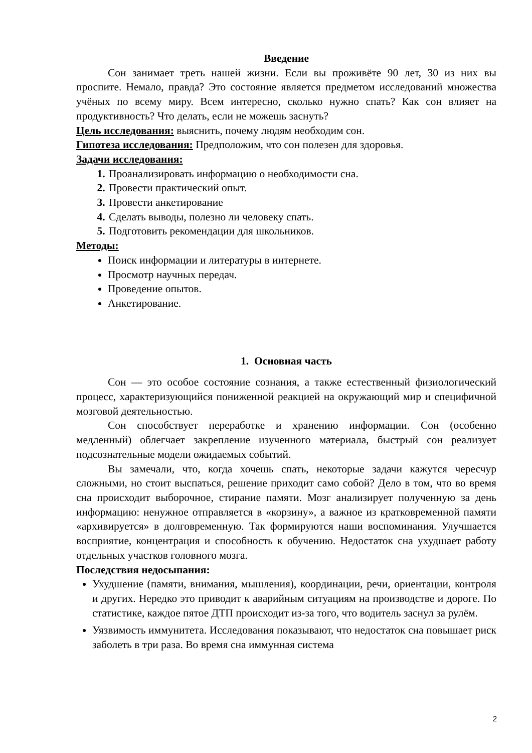Введение
Сон занимает треть нашей жизни. Если вы проживёте 90 лет, 30 из них вы проспите. Немало, правда? Это состояние является предметом исследований множества учёных по всему миру. Всем интересно, сколько нужно спать? Как сон влияет на продуктивность? Что делать, если не можешь заснуть?
Цель исследования: выяснить, почему людям необходим сон.
Гипотеза исследования: Предположим, что сон полезен для здоровья.
Задачи исследования:
Проанализировать информацию о необходимости сна.
Провести практический опыт.
Провести анкетирование
Сделать выводы, полезно ли человеку спать.
Подготовить рекомендации для школьников.
Методы:
Поиск информации и литературы в интернете.
Просмотр научных передач.
Проведение опытов.
Анкетирование.
1. Основная часть
Сон — это особое состояние сознания, а также естественный физиологический процесс, характеризующийся пониженной реакцией на окружающий мир и специфичной мозговой деятельностью.
Сон способствует переработке и хранению информации. Сон (особенно медленный) облегчает закрепление изученного материала, быстрый сон реализует подсознательные модели ожидаемых событий.
Вы замечали, что, когда хочешь спать, некоторые задачи кажутся чересчур сложными, но стоит выспаться, решение приходит само собой? Дело в том, что во время сна происходит выборочное, стирание памяти. Мозг анализирует полученную за день информацию: ненужное отправляется в «корзину», а важное из кратковременной памяти «архивируется» в долговременную. Так формируются наши воспоминания. Улучшается восприятие, концентрация и способность к обучению. Недостаток сна ухудшает работу отдельных участков головного мозга.
Последствия недосыпания:
Ухудшение (памяти, внимания, мышления), координации, речи, ориентации, контроля и других. Нередко это приводит к аварийным ситуациям на производстве и дороге. По статистике, каждое пятое ДТП происходит из-за того, что водитель заснул за рулём.
Уязвимость иммунитета. Исследования показывают, что недостаток сна повышает риск заболеть в три раза. Во время сна иммунная система
2